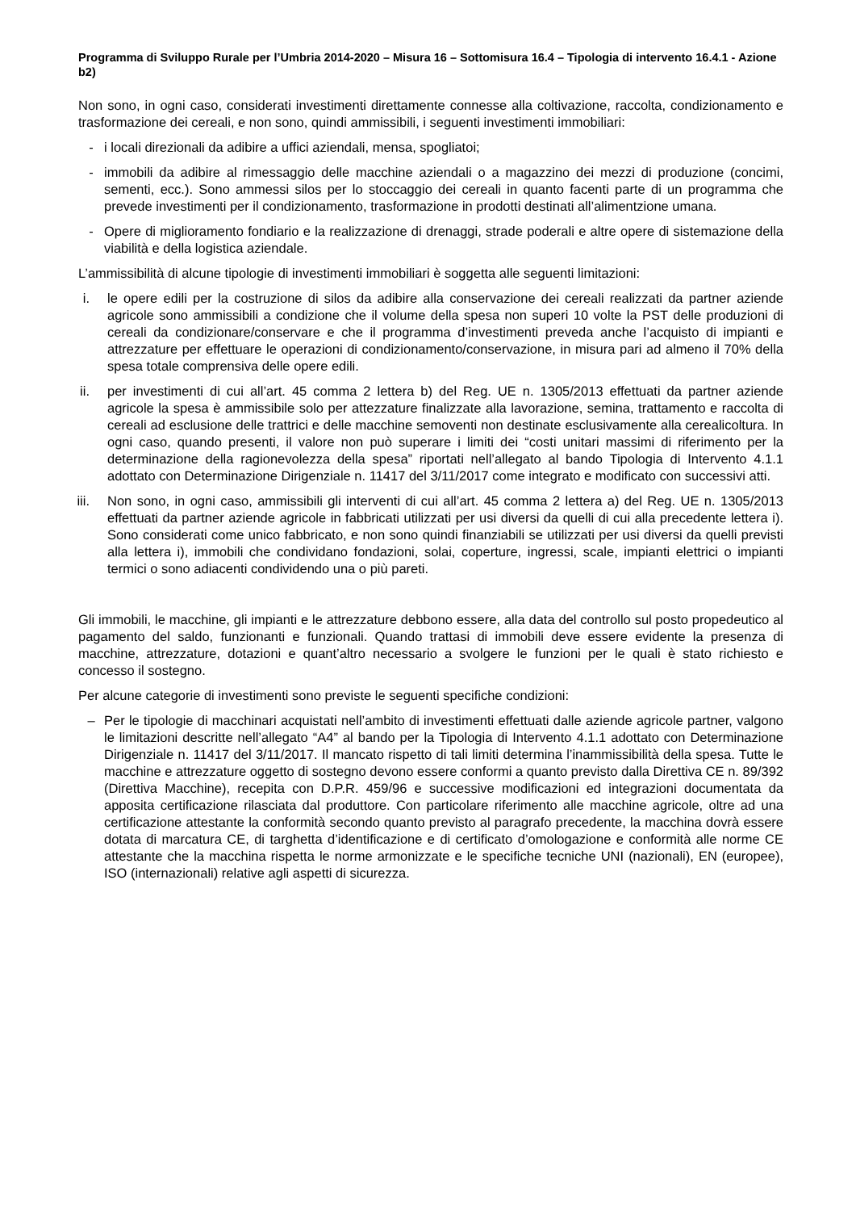Programma di Sviluppo Rurale per l’Umbria 2014-2020 – Misura 16 – Sottomisura 16.4 – Tipologia di intervento 16.4.1 - Azione b2)
Non sono, in ogni caso, considerati investimenti direttamente connesse alla coltivazione, raccolta, condizionamento e trasformazione dei cereali, e non sono, quindi ammissibili, i seguenti investimenti immobiliari:
- i locali direzionali da adibire a uffici aziendali, mensa, spogliatoi;
- immobili da adibire al rimessaggio delle macchine aziendali o a magazzino dei mezzi di produzione (concimi, sementi, ecc.). Sono ammessi silos per lo stoccaggio dei cereali in quanto facenti parte di un programma che prevede investimenti per il condizionamento, trasformazione in prodotti destinati all’alimentzione umana.
- Opere di miglioramento fondiario e la realizzazione di drenaggi, strade poderali e altre opere di sistemazione della viabilità e della logistica aziendale.
L’ammissibilità di alcune tipologie di investimenti immobiliari è soggetta alle seguenti limitazioni:
i. le opere edili per la costruzione di silos da adibire alla conservazione dei cereali realizzati da partner aziende agricole sono ammissibili a condizione che il volume della spesa non superi 10 volte la PST delle produzioni di cereali da condizionare/conservare e che il programma d’investimenti preveda anche l’acquisto di impianti e attrezzature per effettuare le operazioni di condizionamento/conservazione, in misura pari ad almeno il 70% della spesa totale comprensiva delle opere edili.
ii. per investimenti di cui all’art. 45 comma 2 lettera b) del Reg. UE n. 1305/2013 effettuati da partner aziende agricole la spesa è ammissibile solo per attezzature finalizzate alla lavorazione, semina, trattamento e raccolta di cereali ad esclusione delle trattrici e delle macchine semoventi non destinate esclusivamente alla cerealicoltura. In ogni caso, quando presenti, il valore non può superare i limiti dei “costi unitari massimi di riferimento per la determinazione della ragionevolezza della spesa” riportati nell’allegato al bando Tipologia di Intervento 4.1.1 adottato con Determinazione Dirigenziale n. 11417 del 3/11/2017 come integrato e modificato con successivi atti.
iii.
Non sono, in ogni caso, ammissibili gli interventi di cui all’art. 45 comma 2 lettera a) del Reg. UE n. 1305/2013 effettuati da partner aziende agricole in fabbricati utilizzati per usi diversi da quelli di cui alla precedente lettera i). Sono considerati come unico fabbricato, e non sono quindi finanziabili se utilizzati per usi diversi da quelli previsti alla lettera i), immobili che condividano fondazioni, solai, coperture, ingressi, scale, impianti elettrici o impianti termici o sono adiacenti condividendo una o più pareti.
Gli immobili, le macchine, gli impianti e le attrezzature debbono essere, alla data del controllo sul posto propedeutico al pagamento del saldo, funzionanti e funzionali. Quando trattasi di immobili deve essere evidente la presenza di macchine, attrezzature, dotazioni e quant’altro necessario a svolgere le funzioni per le quali è stato richiesto e concesso il sostegno.
Per alcune categorie di investimenti sono previste le seguenti specifiche condizioni:
– Per le tipologie di macchinari acquistati nell’ambito di investimenti effettuati dalle aziende agricole partner, valgono le limitazioni descritte nell’allegato “A4” al bando per la Tipologia di Intervento 4.1.1 adottato con Determinazione Dirigenziale n. 11417 del 3/11/2017. Il mancato rispetto di tali limiti determina l’inammissibilità della spesa. Tutte le macchine e attrezzature oggetto di sostegno devono essere conformi a quanto previsto dalla Direttiva CE n. 89/392 (Direttiva Macchine), recepita con D.P.R. 459/96 e successive modificazioni ed integrazioni documentata da apposita certificazione rilasciata dal produttore. Con particolare riferimento alle macchine agricole, oltre ad una certificazione attestante la conformità secondo quanto previsto al paragrafo precedente, la macchina dovrà essere dotata di marcatura CE, di targhetta d’identificazione e di certificato d’omologazione e conformità alle norme CE attestante che la macchina rispetta le norme armonizzate e le specifiche tecniche UNI (nazionali), EN (europee), ISO (internazionali) relative agli aspetti di sicurezza.